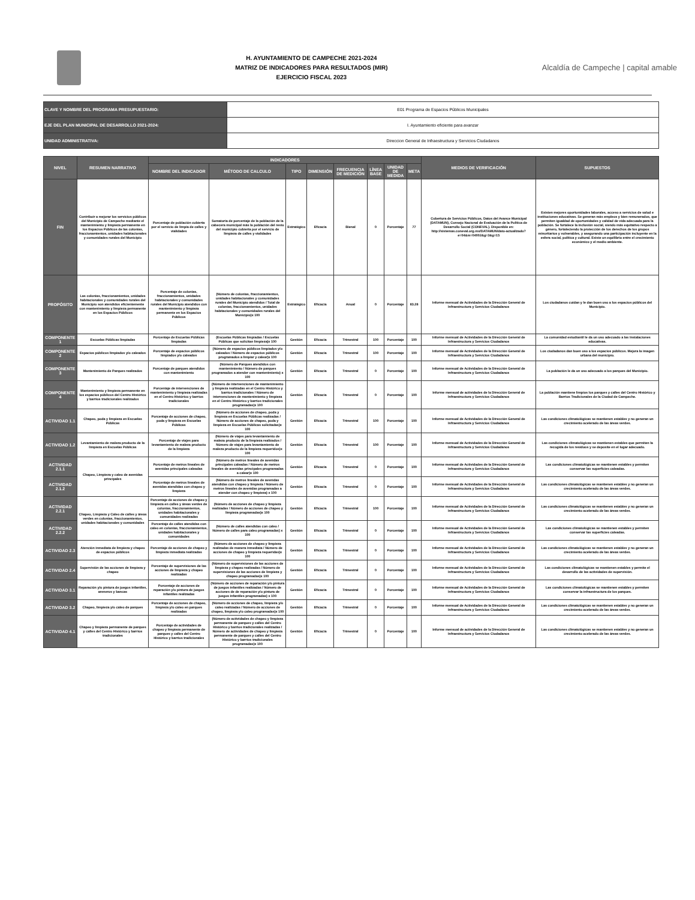H. AYUNTAMIENTO DE CAMPECHE 2021-2024
MATRIZ DE INDICADORES PARA RESULTADOS (MIR)
EJERCICIO FISCAL 2023
Alcaldía de Campeche | capital amable
| CLAVE Y NOMBRE DEL PROGRAMA PRESUPUESTARIO: | E01 Programa de Espacios Públicos Municipales |
| EJE DEL PLAN MUNICIPAL DE DESARROLLO 2021-2024: | I. Ayuntamiento eficiente para avanzar |
| UNIDAD ADMINISTRATIVA: | Direccion General de Infraestructura y Servicios Ciudadanos |
| NIVEL | RESUMEN NARRATIVO | INDICADORES | | | | | | | | MEDIOS DE VERIFICACIÓN | SUPUESTOS |
| --- | --- | --- | --- | --- | --- | --- | --- | --- | --- | --- | --- |
| | | NOMBRE DEL INDICADOR | MÉTODO DE CALCULO | TIPO | DIMENSIÓN | FRECUENCIA DE MEDICIÓN | LÍNEA BASE | UNIDAD DE MEDIDA | META | | |
| FIN | Contribuir a mejorar los servicios públicos del Municipio de Campeche mediante el mantenimiento y limpieza permanente en los Espacios Públicos de las colonias, fraccionamientos, unidades habitacionales y comunidades rurales del Municipio | Porcentaje de población cubierta por el servicio de limpia de calles y vialidades | Sumatoria de porcentaje de la población de la cabecera municipal más la población del resto del municipio cubierta por el servicio de limpieza de calles y vialidades | Estratégico | Eficacia | Bienal | 0 | Porcentaje | 77 | Cobertura de Servicios Públicos, Datos del Avance Municipal (DATAMUN), Consejo Nacional de Evaluación de la Política de Desarrollo Social (CONEVAL). Disponible en: http://sistemas.coneval.org.mx/DATAMUN/dato-actualizado?e=04&m=04002&g=3&g=15 | Existen mejores oportunidades laborales, acceso a servicios de salud e instituciones educativas. Se generan más empleos y bien remunerados, que permiten igualdad de oportunidades y calidad de vida adecuada para la población. Se fortalece la inclusión social, siendo más equitativo respecto a género, fortaleciendo la protección de los derechos de los grupos minoritarios y vulnerables, y asegurando una participación incluyente en la esfera social, política y cultural. Existe un equilibrio entre el crecimiento económico y el medio ambiente. |
| PROPÓSITO | Las colonias, fraccionamientos, unidades habitacionales y comunidades rurales del Municipio son atendidos eficientemente con mantenimiento y limpieza permanente en los Espacios Públicos | Porcentaje de colonias, fraccionamientos, unidades habitacionales y comunidades rurales del Municipio atendidos con mantenimiento y limpieza permanente en los Espacios Públicos | (Número de colonias, fraccionamientos, unidades habitacionales y comunidades rurales del Municipio atendidos / Total de colonias, fraccionamientos, unidades habitacionales y comunidades rurales del Municipio)x 100 | Estratégico | Eficacia | Anual | 0 | Porcentaje | 83.28 | Informe mensual de Actividades de la Dirección General de Infraestructura y Servicios Ciudadanos | Los ciudadanos cuidan y le dan buen uso a los espacios públicos del Municipio. |
| COMPONENTE 1 | Escuelas Públicas limpiadas | Porcentaje de Escuelas Públicas limpiadas | (Escuelas Públicas limpiadas / Escuelas Públicas que solicitan limpieza)x 100 | Gestión | Eficacia | Trimestral | 100 | Porcentaje | 100 | Informe mensual de Actividades de la Dirección General de Infraestructura y Servicios Ciudadanos | La comunidad estudiantil le da un uso adecuado a las Instalaciones educativas. |
| COMPONENTE 2 | Espacios públicos limpiados y/o caleados | Porcentaje de espacios públicos limpiados y/o calеados | (Número de espacios públicos limpiados y/o calеados / Número de espacios públicos programados a limpiar y calear)x 100 | Gestión | Eficacia | Trimestral | 100 | Porcentaje | 100 | Informe mensual de Actividades de la Dirección General de Infraestructura y Servicios Ciudadanos | Los ciudadanos dan buen uso a los espacios públicos. Mejora la imagen urbana del municipio. |
| COMPONENTE 3 | Mantenimiento de Parques realizados | Porcentaje de parques atendidos con mantenimiento | (Número de Parques atendidos con mantenimiento / Número de parques programados a atender con mantenimiento) x 100 | Gestión | Eficacia | Trimestral | 0 | Porcentaje | 100 | Informe mensual de Actividades de la Dirección General de Infraestructura y Servicios Ciudadanos | La población le da un uso adecuado a los parques del Municipio. |
| COMPONENTE 4 | Mantenimiento y limpieza permanente en los espacios públicos del Centro Histórico y barrios tradicionales realizados | Porcentaje de intervenciones de mantenimiento y limpieza realizadas en el Centro Histórico y barrios tradicionales | (Número de intervenciones de mantenimiento y limpieza realizadas en el Centro Histórico y barrios tradicionales / Número de intervenciones de mantenimiento y limpieza en el Centro Histórico y barrios tradicionales programadas)x 100 | Gestión | Eficacia | Trimestral | 0 | Porcentaje | 100 | Informe mensual de actividades de la Dirección General de Infraestructura y Servicios Ciudadanos | La población mantiene limpios los parques y calles del Centro Histórico y Barrios Tradicionales de la Ciudad de Campeche. |
| ACTIVIDAD 1.1 | Chapeo, poda y limpieza en Escuelas Públicas | Porcentaje de acciones de chapeo, poda y limpieza en Escuelas Públicas | (Número de acciones de chapeo, poda y limpieza en Escuelas Públicas realizadas / Número de acciones de chapeo, poda y limpieza en Escuelas Públicas solicitadas)x 100 | Gestión | Eficacia | Trimestral | 100 | Porcentaje | 100 | Informe mensual de Actividades de la Dirección General de Infraestructura y Servicios Ciudadanos | Las condiciones climatológicas se mantienen estables y no generan un crecimiento acelerado de las áreas verdes. |
| ACTIVIDAD 1.2 | Levantamiento de maleza producto de la limpieza en Escuelas Públicas | Porcentaje de viajes para levantamiento de maleza producto de la limpieza | (Número de viajes para levantamiento de maleza producto de la limpieza realizados / Número de viajes para levantamiento de maleza producto de la limpieza requeridos)x 100 | Gestión | Eficacia | Trimestral | 100 | Porcentaje | 100 | Informe mensual de Actividades de la Dirección General de Infraestructura y Servicios Ciudadanos | Las condiciones climatológicas se mantienen estables que permiten la recogida de los residuos y se deposite en el lugar adecuado. |
| ACTIVIDAD 2.1.1 | Chapeo, Limpieza y caleo de avenidas principales | Porcentaje de metros lineales de avenidas principales caleadas | (Número de metros lineales de avenidas principales caleadas / Número de metros lineales de avenidas principales programadas a calear)x 100 | Gestión | Eficacia | Trimestral | 0 | Porcentaje | 100 | Informe mensual de Actividades de la Dirección General de Infraestructura y Servicios Ciudadanos | Las condiciones climatológicas se mantienen estables y permiten conservar las superficies caleadas. |
| ACTIVIDAD 2.1.2 | | Porcentaje de metros lineales de avenidas atendidas con chapeo y limpieza | (Número de metros lineales de avenidas atendidas con chapeo y limpieza / Número de metros lineales de avenidas programadas a atender con chapeo y limpieza) x 100 | Gestión | Eficacia | Trimestral | 0 | Porcentaje | 100 | Informe mensual de Actividades de la Dirección General de Infraestructura y Servicios Ciudadanos | Las condiciones climatológicas se mantienen estables y no generan un crecimiento acelerado de las áreas verdes. |
| ACTIVIDAD 2.2.1 | Chapeo, Limpieza y Caleo de calles y áreas verdes en colonias, fraccionamientos, unidades habitacionales y comunidades | Porcentaje de acciones de chapeo y limpieza en calles y áreas verdes de colonias, fraccionamientos, unidades habitacionales y comunidades realizadas | (Número de acciones de chapeo y limpieza realizadas / Número de acciones de chapeo y limpieza programadas)x 100 | Gestión | Eficacia | Trimestral | 100 | Porcentaje | 100 | Informe mensual de Actividades de la Dirección General de Infraestructura y Servicios Ciudadanos | Las condiciones climatológicas se mantienen estables y no generan un crecimiento acelerado de las áreas verdes. |
| ACTIVIDAD 2.2.2 | | Porcentaje de calles atendidas con caleo en colonias, fraccionamientos, unidades habitacionales y comunidades | (Número de calles atendidas con caleo / Número de calles para caleo programadas) x 100 | Gestión | Eficacia | Trimestral | 0 | Porcentaje | 100 | Informe mensual de Actividades de la Dirección General de Infraestructura y Servicios Ciudadanos | Las condiciones climatológicas se mantienen estables y permiten conservar las superficies caleadas. |
| ACTIVIDAD 2.3 | Atención inmediata de limpieza y chapeo de espacios públicos | Porcentaje de acciones de chapeo y limpieza inmediata realizadas | (Número de acciones de chapeo y limpieza realizadas de manera inmediata / Número de acciones de chapeo y limpieza requeridas)x 100 | Gestión | Eficacia | Trimestral | 0 | Porcentaje | 100 | Informe mensual de Actividades de la Dirección General de Infraestructura y Servicios Ciudadanos | Las condiciones climatológicas se mantienen estables y no generan un crecimiento acelerado de las áreas verdes. |
| ACTIVIDAD 2.4 | Supervisión de las acciones de limpieza y chapeo | Porcentaje de supervisiones de las acciones de limpieza y chapeo realizadas | (Número de supervisiones de las acciones de limpieza y chapeo realizadas / Número de supervisiones de las acciones de limpieza y chapeo programadas)x 100 | Gestión | Eficacia | Trimestral | 0 | Porcentaje | 100 | Informe mensual de Actividades de la Dirección General de Infraestructura y Servicios Ciudadanos | Las condiciones climatológicas se mantienen estables y permite el desarrollo de las actividades de supervisión. |
| ACTIVIDAD 3.1 | Reparación y/o pintura de juegos infantiles, areneros y bancas | Porcentaje de acciones de reparación y/o pintura de juegos infantiles realizadas | (Número de acciones de reparación y/o pintura de juegos infantiles realizadas / Número de acciones de de reparación y/o pintura de juegos infantiles programadas) x 100 | Gestión | Eficacia | Trimestral | 0 | Porcentaje | 100 | Informe mensual de Actividades de la Dirección General de Infraestructura y Servicios Ciudadanos | Las condiciones climatológicas se mantienen estables y permiten conservar la infraestructura de los parques. |
| ACTIVIDAD 3.2 | Chapeo, limpieza y/o caleo de parques | Porcentaje de acciones de chapeo, limpieza y/o caleo en parques realizadas | (Número de acciones de chapeo, limpieza y/o caleo realizadas / Número de acciones de chapeo, limpieza y/o caleo programadas)x 100 | Gestión | Eficacia | Trimestral | 0 | Porcentaje | 100 | Informe mensual de Actividades de la Dirección General de Infraestructura y Servicios Ciudadanos | Las condiciones climatológicas se mantienen estables y no generan un crecimiento acelerado de las áreas verdes. |
| ACTIVIDAD 4.1 | Chapeo y limpieza permanente de parques y calles del Centro Histórico y barrios tradicionales | Porcentaje de actividades de chapeo y limpieza permanente de parques y calles del Centro Histórico y barrios tradicionales | (Número de actividades de chapeo y limpieza permanente de parques y calles del Centro Histórico y barrios tradicionales realizadas / Número de actividades de chapeo y limpieza permanente de parques y calles del Centro Histórico y barrios tradicionales programadas)x 100 | Gestión | Eficacia | Trimestral | 0 | Porcentaje | 100 | Informe mensual de actividades de la Dirección General de Infraestructura y Servicios Ciudadanos | Las condiciones climatológicas se mantienen estables y no generan un crecimiento acelerado de las áreas verdes. |